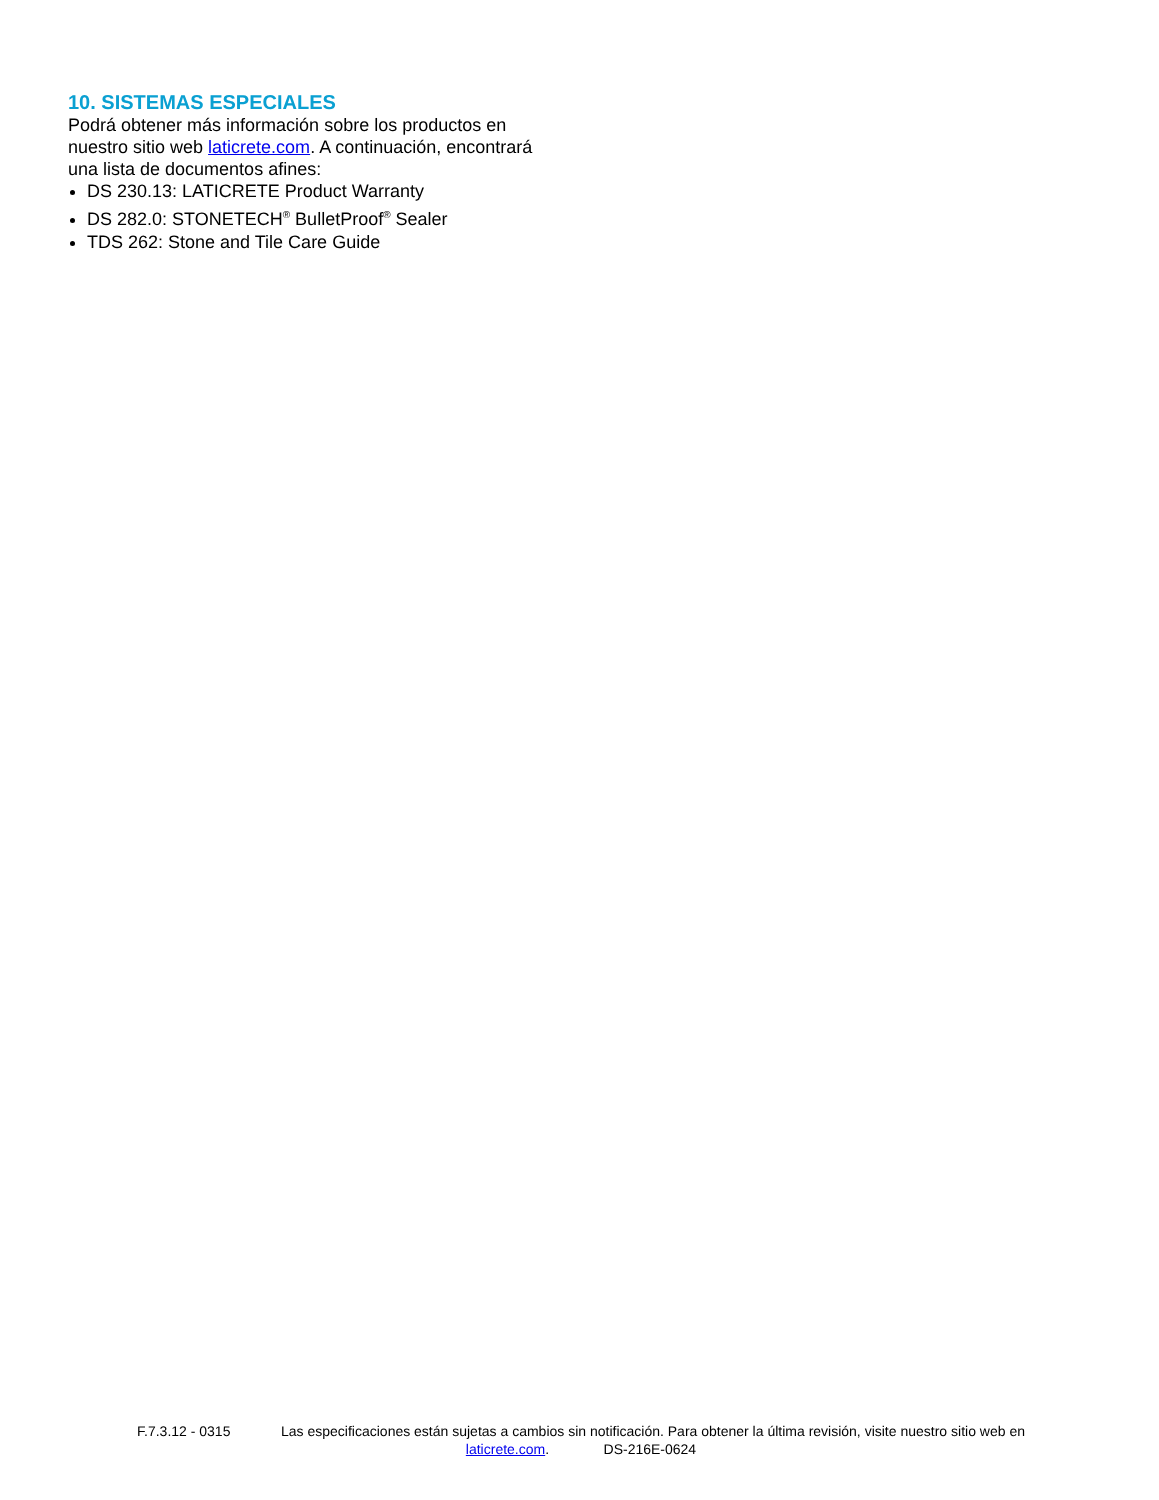10. SISTEMAS ESPECIALES
Podrá obtener más información sobre los productos en nuestro sitio web laticrete.com. A continuación, encontrará una lista de documentos afines:
DS 230.13: LATICRETE Product Warranty
DS 282.0: STONETECH<sup>®</sup> BulletProof<sup>®</sup> Sealer
TDS 262: Stone and Tile Care Guide
F.7.3.12 - 0315 Las especificaciones están sujetas a cambios sin notificación. Para obtener la última revisión, visite nuestro sitio web en laticrete.com. DS-216E-0624